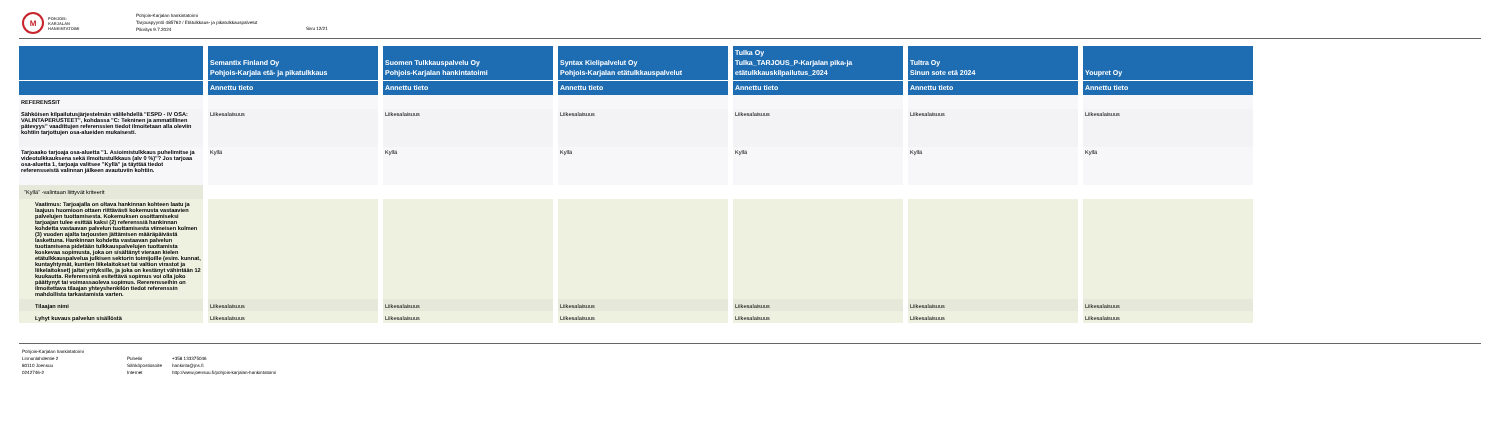M
POHJOIS-
KARJALAN
HANKINTATOIMI
Pohjois-Karjalan hankintatoimi
Tarjouspyyntö 485762 / Etätulkkaus- ja pikatulkkauspalvelut
Päiväys 9.7.2024
Sivu 12/21
| | Semantix Finland Oy Pohjois-Karjala etä- ja pikatulkkaus | Suomen Tulkkauspalvelu Oy Pohjois-Karjalan hankintatoimi | Syntax Kielipalvelut Oy Pohjois-Karjalan etätulkkauspalvelut | Tulka Oy Tulka_TARJOUS_P-Karjalan pika-ja etätulkkauskilpailutus_2024 | Tultra Oy Sinun sote etä 2024 | Youpret Oy |
| --- | --- | --- | --- | --- | --- | --- |
| | Annettu tieto | Annettu tieto | Annettu tieto | Annettu tieto | Annettu tieto | Annettu tieto |
| REFERENSSIT | | | | | | |
| Sähköisen kilpailutusjärjestelmän välilehdellä "ESPD - IV OSA: VALINTAPERUSTEET", kohdassa "C: Tekninen ja ammatillinen pätevyys" vaadittujen referenssien tiedot ilmoitetaan alla oleviin kohtiin tarjottujen osa-alueiden mukaisesti. | Liikesalaisuus | Liikesalaisuus | Liikesalaisuus | Liikesalaisuus | Liikesalaisuus | Liikesalaisuus |
| Tarjoaako tarjoaja osa-aluetta "1. Asioimistulkkaus puhelimitse ja videotulkkauksena sekä ilmoitustulkkaus (alv 0 %)"? Jos tarjoaa osa-aluetta 1, tarjoaja valitsee "Kyllä" ja täyttää tiedot referensseistä valinnan jälkeen avautuviin kohtiin. | Kyllä | Kyllä | Kyllä | Kyllä | Kyllä | Kyllä |
| "Kyllä" -valintaan liittyvät kriteerit | | | | | | |
| Vaatimus: Tarjoajalla on oltava hankinnan kohteen laatu ja laajuus huomioon ottaen riittävästi kokemusta vastaavien palvelujen tuottamisesta. Kokemuksen osoittamiseksi tarjoajan tulee esittää kaksi (2) referenssiä hankinnan kohdetta vastaavan palvelun tuottamisesta viimeisen kolmen (3) vuoden ajalta tarjousten jättämisen määräpäivästä laskettuna. Hankinnan kohdetta vastaavan palvelun tuottamisena pidetään tulkkauspalvelujen tuottamista koskevaa sopimusta, joka on sisältänyt vieraan kielen etätulkkauspalvelua julkisen sektorin toimijoille (esim. kunnat, kuntayhtymät, kuntien liikelaitokset tai valtion virastot ja liikelaitokset) ja/tai yrityksille, ja joka on kestänyt vähintään 12 kuukautta. Referenssinä esitettävä sopimus voi olla joko päättynyt tai voimassaoleva sopimus. Rererensseihin on ilmoitettava tilaajan yhteyshenkilön tiedot referenssin mahdollista tarkastamista varten. | | | | | | |
| Tilaajan nimi | Liikesalaisuus | Liikesalaisuus | Liikesalaisuus | Liikesalaisuus | Liikesalaisuus | Liikesalaisuus |
| Lyhyt kuvaus palvelun sisällöstä | Liikesalaisuus | Liikesalaisuus | Liikesalaisuus | Liikesalaisuus | Liikesalaisuus | Liikesalaisuus |
Pohjois-Karjalan hankintatoimi
Linnunlahdentie 2
80110 Joensuu
0242746-2
Puhelin
Sähköpostiosoite
Internet
+358 133375046
hankinta@jns.fi
http://www.joensuu.fi/pohjois-karjalan-hankintatoimi